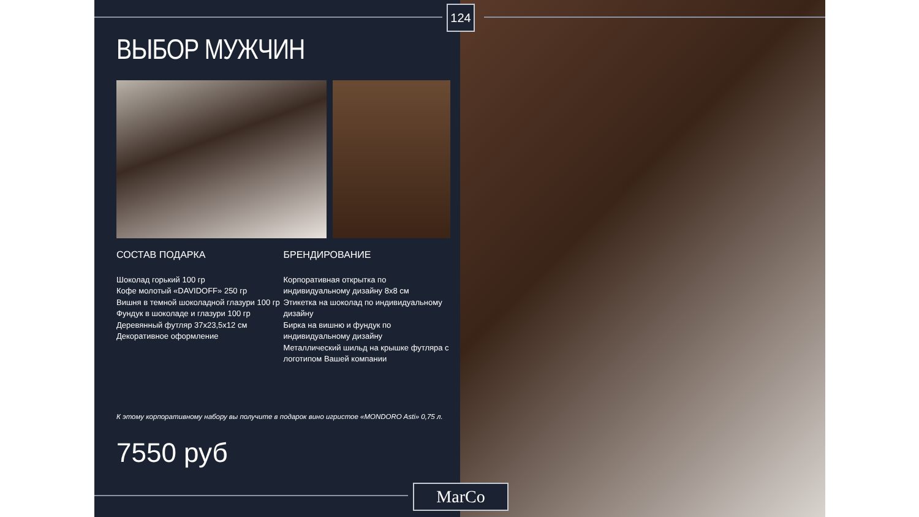ВЫБОР МУЖЧИН
СОСТАВ ПОДАРКА
Шоколад горький 100 гр
Кофе молотый «DAVIDOFF» 250 гр
Вишня в темной шоколадной глазури 100 гр
Фундук в шоколаде и глазури 100 гр
Деревянный футляр 37х23,5х12 см
Декоративное оформление
БРЕНДИРОВАНИЕ
Корпоративная открытка по индивидуальному дизайну 8х8 см
Этикетка на шоколад по индивидуальному дизайну
Бирка на вишню и фундук по индивидуальному дизайну
Металлический шильд на крышке футляра с логотипом Вашей компании
К этому корпоративному набору вы получите в подарок вино игристое «MONDORO Asti» 0,75 л.
7550 руб
124
MarCo